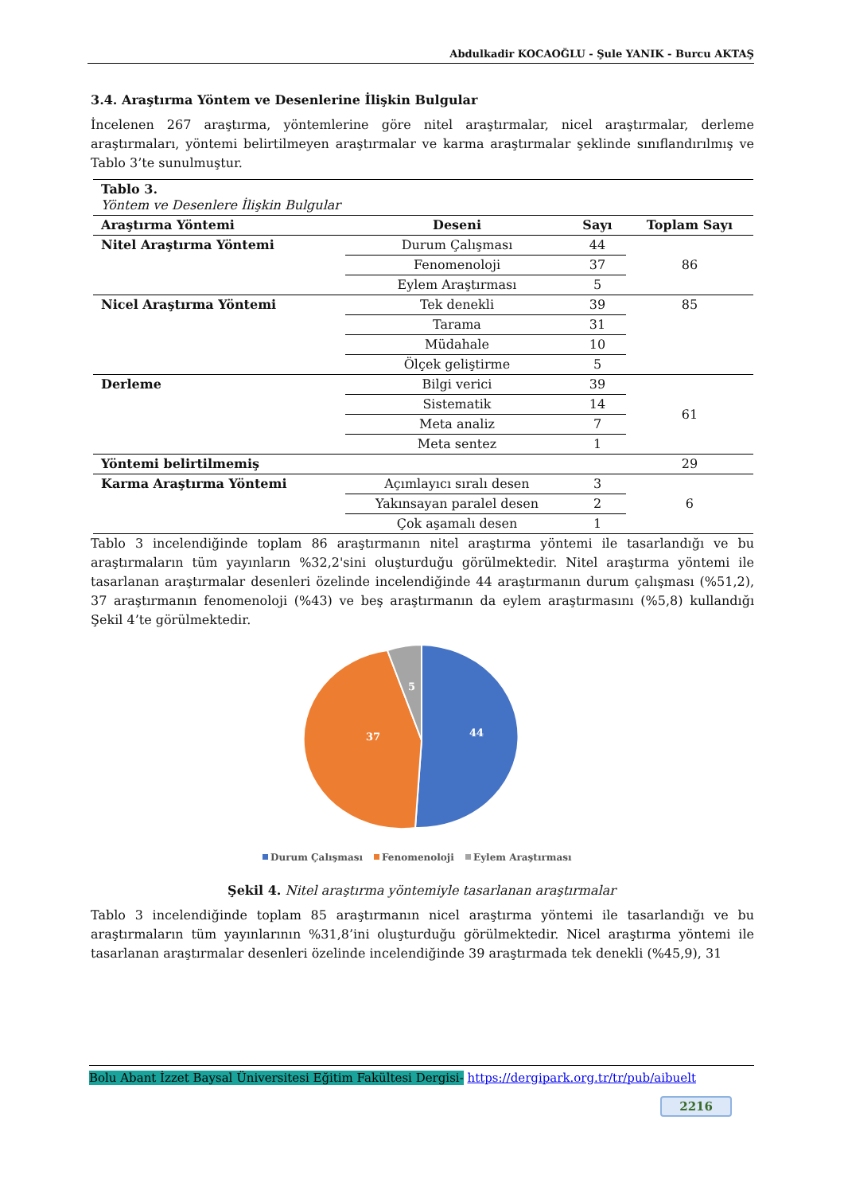Abdulkadir KOCAOĞLU - Şule YANIK - Burcu AKTAŞ
3.4. Araştırma Yöntem ve Desenlerine İlişkin Bulgular
İncelenen 267 araştırma, yöntemlerine göre nitel araştırmalar, nicel araştırmalar, derleme araştırmaları, yöntemi belirtilmeyen araştırmalar ve karma araştırmalar şeklinde sınıflandırılmış ve Tablo 3’te sunulmuştur.
| Tablo 3. Yöntem ve Desenlere İlişkin Bulgular | | | |
| Araştırma Yöntemi | Deseni | Sayı | Toplam Sayı |
| Nitel Araştırma Yöntemi | Durum Çalışması | 44 | 86 |
| | Fenomenoloji | 37 | |
| | Eylem Araştırması | 5 | |
| Nicel Araştırma Yöntemi | Tek denekli | 39 | 85 |
| | Tarama | 31 | |
| | Müdahale | 10 | |
| | Ölçek geliştirme | 5 | |
| Derleme | Bilgi verici | 39 | 61 |
| | Sistematik | 14 | |
| | Meta analiz | 7 | |
| | Meta sentez | 1 | |
| Yöntemi belirtilmemiş | | | 29 |
| Karma Araştırma Yöntemi | Açımlayıcı sıralı desen | 3 | 6 |
| | Yakınsayan paralel desen | 2 | |
| | Çok aşamalı desen | 1 | |
Tablo 3 incelendiğinde toplam 86 araştırmanın nitel araştırma yöntemi ile tasarlandığı ve bu araştırmaların tüm yayınların %32,2'sini oluşturduğu görülmektedir. Nitel araştırma yöntemi ile tasarlanan araştırmalar desenleri özelinde incelendiğinde 44 araştırmanın durum çalışması (%51,2), 37 araştırmanın fenomenoloji (%43) ve beş araştırmanın da eylem araştırmasını (%5,8) kullandığı Şekil 4’te görülmektedir.
44
37
5
Durum Çalışması
Fenomenoloji
Eylem Araştırması
Şekil 4. Nitel araştırma yöntemiyle tasarlanan araştırmalar
Tablo 3 incelendiğinde toplam 85 araştırmanın nicel araştırma yöntemi ile tasarlandığı ve bu araştırmaların tüm yayınlarının %31,8’ini oluşturduğu görülmektedir. Nicel araştırma yöntemi ile tasarlanan araştırmalar desenleri özelinde incelendiğinde 39 araştırmada tek denekli (%45,9), 31
Bolu Abant İzzet Baysal Üniversitesi Eğitim Fakültesi Dergisi- https://dergipark.org.tr/tr/pub/aibuelt
2216